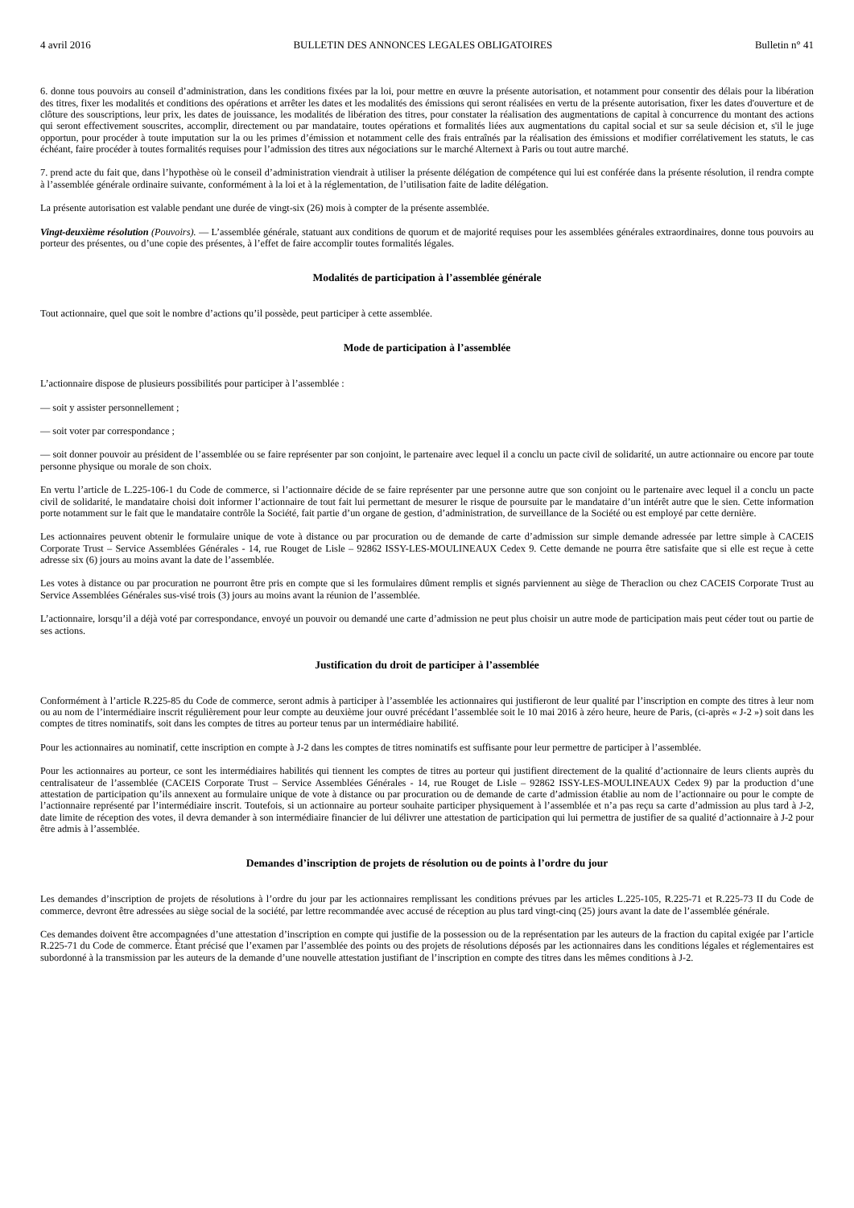4 avril 2016 BULLETIN DES ANNONCES LEGALES OBLIGATOIRES Bulletin n° 41
6. donne tous pouvoirs au conseil d’administration, dans les conditions fixées par la loi, pour mettre en œuvre la présente autorisation, et notamment pour consentir des délais pour la libération des titres, fixer les modalités et conditions des opérations et arrêter les dates et les modalités des émissions qui seront réalisées en vertu de la présente autorisation, fixer les dates d'ouverture et de clôture des souscriptions, leur prix, les dates de jouissance, les modalités de libération des titres, pour constater la réalisation des augmentations de capital à concurrence du montant des actions qui seront effectivement souscrites, accomplir, directement ou par mandataire, toutes opérations et formalités liées aux augmentations du capital social et sur sa seule décision et, s'il le juge opportun, pour procéder à toute imputation sur la ou les primes d’émission et notamment celle des frais entraînés par la réalisation des émissions et modifier corrélativement les statuts, le cas échéant, faire procéder à toutes formalités requises pour l’admission des titres aux négociations sur le marché Alternext à Paris ou tout autre marché.
7. prend acte du fait que, dans l’hypothèse où le conseil d’administration viendrait à utiliser la présente délégation de compétence qui lui est conférée dans la présente résolution, il rendra compte à l’assemblée générale ordinaire suivante, conformément à la loi et à la réglementation, de l’utilisation faite de ladite délégation.
La présente autorisation est valable pendant une durée de vingt-six (26) mois à compter de la présente assemblée.
Vingt-deuxième résolution (Pouvoirs). — L’assemblée générale, statuant aux conditions de quorum et de majorité requises pour les assemblées générales extraordinaires, donne tous pouvoirs au porteur des présentes, ou d’une copie des présentes, à l’effet de faire accomplir toutes formalités légales.
Modalités de participation à l’assemblée générale
Tout actionnaire, quel que soit le nombre d’actions qu’il possède, peut participer à cette assemblée.
Mode de participation à l’assemblée
L’actionnaire dispose de plusieurs possibilités pour participer à l’assemblée :
— soit y assister personnellement ;
— soit voter par correspondance ;
— soit donner pouvoir au président de l’assemblée ou se faire représenter par son conjoint, le partenaire avec lequel il a conclu un pacte civil de solidarité, un autre actionnaire ou encore par toute personne physique ou morale de son choix.
En vertu l’article de L.225-106-1 du Code de commerce, si l’actionnaire décide de se faire représenter par une personne autre que son conjoint ou le partenaire avec lequel il a conclu un pacte civil de solidarité, le mandataire choisi doit informer l’actionnaire de tout fait lui permettant de mesurer le risque de poursuite par le mandataire d’un intérêt autre que le sien. Cette information porte notamment sur le fait que le mandataire contrôle la Société, fait partie d’un organe de gestion, d’administration, de surveillance de la Société ou est employé par cette dernière.
Les actionnaires peuvent obtenir le formulaire unique de vote à distance ou par procuration ou de demande de carte d’admission sur simple demande adressée par lettre simple à CACEIS Corporate Trust – Service Assemblées Générales - 14, rue Rouget de Lisle – 92862 ISSY-LES-MOULINEAUX Cedex 9. Cette demande ne pourra être satisfaite que si elle est reçue à cette adresse six (6) jours au moins avant la date de l’assemblée.
Les votes à distance ou par procuration ne pourront être pris en compte que si les formulaires dûment remplis et signés parviennent au siège de Theraclion ou chez CACEIS Corporate Trust au Service Assemblées Générales sus-visé trois (3) jours au moins avant la réunion de l’assemblée.
L’actionnaire, lorsqu’il a déjà voté par correspondance, envoyé un pouvoir ou demandé une carte d’admission ne peut plus choisir un autre mode de participation mais peut céder tout ou partie de ses actions.
Justification du droit de participer à l’assemblée
Conformément à l’article R.225-85 du Code de commerce, seront admis à participer à l’assemblée les actionnaires qui justifieront de leur qualité par l’inscription en compte des titres à leur nom ou au nom de l’intermédiaire inscrit régulièrement pour leur compte au deuxième jour ouvré précédant l’assemblée soit le 10 mai 2016 à zéro heure, heure de Paris, (ci-après « J-2 ») soit dans les comptes de titres nominatifs, soit dans les comptes de titres au porteur tenus par un intermédiaire habilité.
Pour les actionnaires au nominatif, cette inscription en compte à J-2 dans les comptes de titres nominatifs est suffisante pour leur permettre de participer à l’assemblée.
Pour les actionnaires au porteur, ce sont les intermédiaires habilités qui tiennent les comptes de titres au porteur qui justifient directement de la qualité d’actionnaire de leurs clients auprès du centralisateur de l’assemblée (CACEIS Corporate Trust – Service Assemblées Générales - 14, rue Rouget de Lisle – 92862 ISSY-LES-MOULINEAUX Cedex 9) par la production d’une attestation de participation qu’ils annexent au formulaire unique de vote à distance ou par procuration ou de demande de carte d’admission établie au nom de l’actionnaire ou pour le compte de l’actionnaire représenté par l’intermédiaire inscrit. Toutefois, si un actionnaire au porteur souhaite participer physiquement à l’assemblée et n’a pas reçu sa carte d’admission au plus tard à J-2, date limite de réception des votes, il devra demander à son intermédiaire financier de lui délivrer une attestation de participation qui lui permettra de justifier de sa qualité d’actionnaire à J-2 pour être admis à l’assemblée.
Demandes d’inscription de projets de résolution ou de points à l’ordre du jour
Les demandes d’inscription de projets de résolutions à l’ordre du jour par les actionnaires remplissant les conditions prévues par les articles L.225-105, R.225-71 et R.225-73 II du Code de commerce, devront être adressées au siège social de la société, par lettre recommandée avec accusé de réception au plus tard vingt-cinq (25) jours avant la date de l’assemblée générale.
Ces demandes doivent être accompagnées d’une attestation d’inscription en compte qui justifie de la possession ou de la représentation par les auteurs de la fraction du capital exigée par l’article R.225-71 du Code de commerce. Étant précisé que l’examen par l’assemblée des points ou des projets de résolutions déposés par les actionnaires dans les conditions légales et réglementaires est subordonné à la transmission par les auteurs de la demande d’une nouvelle attestation justifiant de l’inscription en compte des titres dans les mêmes conditions à J-2.